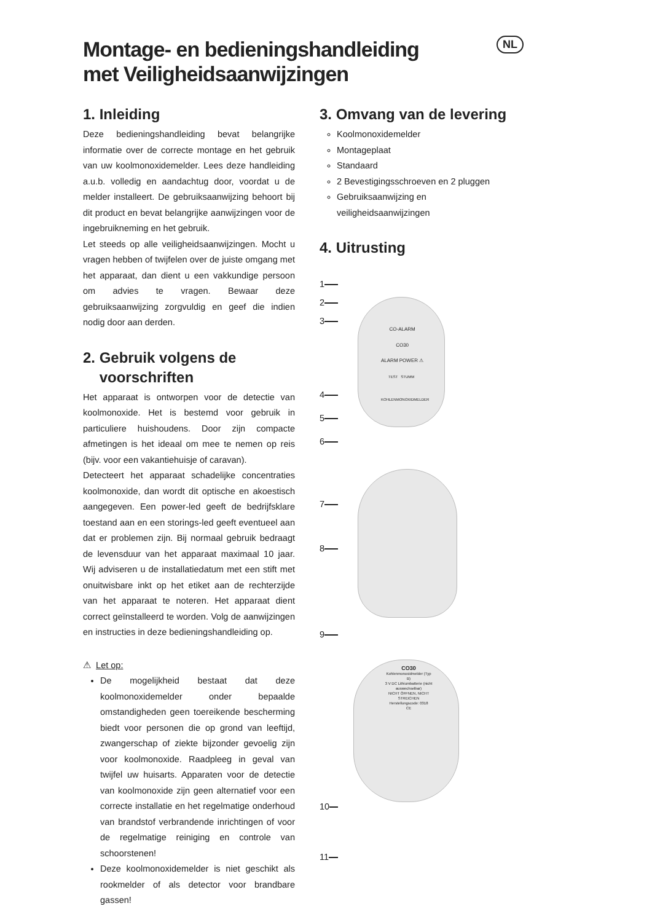NL
Montage- en bedieningshandleiding
met Veiligheidsaanwijzingen
1. Inleiding
Deze bedieningshandleiding bevat belangrijke informatie over de correcte montage en het gebruik van uw koolmonoxidemelder. Lees deze handleiding a.u.b. volledig en aandachtug door, voordat u de melder installeert. De gebruiksaanwijzing behoort bij dit product en bevat belangrijke aanwijzingen voor de ingebruikneming en het gebruik.
Let steeds op alle veiligheidsaanwijzingen. Mocht u vragen hebben of twijfelen over de juiste omgang met het apparaat, dan dient u een vakkundige persoon om advies te vragen. Bewaar deze gebruiksaanwijzing zorgvuldig en geef die indien nodig door aan derden.
2. Gebruik volgens de
voorschriften
Het apparaat is ontworpen voor de detectie van koolmonoxide. Het is bestemd voor gebruik in particuliere huishoudens. Door zijn compacte afmetingen is het ideaal om mee te nemen op reis (bijv. voor een vakantiehuisje of caravan).
Detecteert het apparaat schadelijke concentraties koolmonoxide, dan wordt dit optische en akoestisch aangegeven. Een power-led geeft de bedrijfsklare toestand aan en een storings-led geeft eventueel aan dat er problemen zijn. Bij normaal gebruik bedraagt de levensduur van het apparaat maximaal 10 jaar. Wij adviseren u de installatiedatum met een stift met onuitwisbare inkt op het etiket aan de rechterzijde van het apparaat te noteren. Het apparaat dient correct geïnstalleerd te worden. Volg de aanwijzingen en instructies in deze bedieningshandleiding op.
⚠ Let op:
De mogelijkheid bestaat dat deze koolmonoxidemelder onder bepaalde omstandigheden geen toereikende bescherming biedt voor personen die op grond van leeftijd, zwangerschap of ziekte bijzonder gevoelig zijn voor koolmonoxide. Raadpleeg in geval van twijfel uw huisarts. Apparaten voor de detectie van koolmonoxide zijn geen alternatief voor een correcte installatie en het regelmatige onderhoud van brandstof verbrandende inrichtingen of voor de regelmatige reiniging en controle van schoorstenen!
Deze koolmonoxidemelder is niet geschikt als rookmelder of als detector voor brandbare gassen!
3. Omvang van de levering
Koolmonoxidemelder
Montageplaat
Standaard
2 Bevestigingsschroeven en 2 pluggen
Gebruiksaanwijzing en veiligheidsaanwijzingen
4. Uitrusting
CO30
Kohlenmonoxidmelder (Typ B)
3 V DC Lithiumbatterie (nicht auswechselbar)
NICHT ÖFFNEN, NICHT STREICHEN
Herstellungscode: 0318
CE
CO-ALARM
CO30
ALARM POWER ⚠
TEST STUMM
KOHLENMONOXIDMELDER
1
2
3
4
5
6
7
8
9
10
11